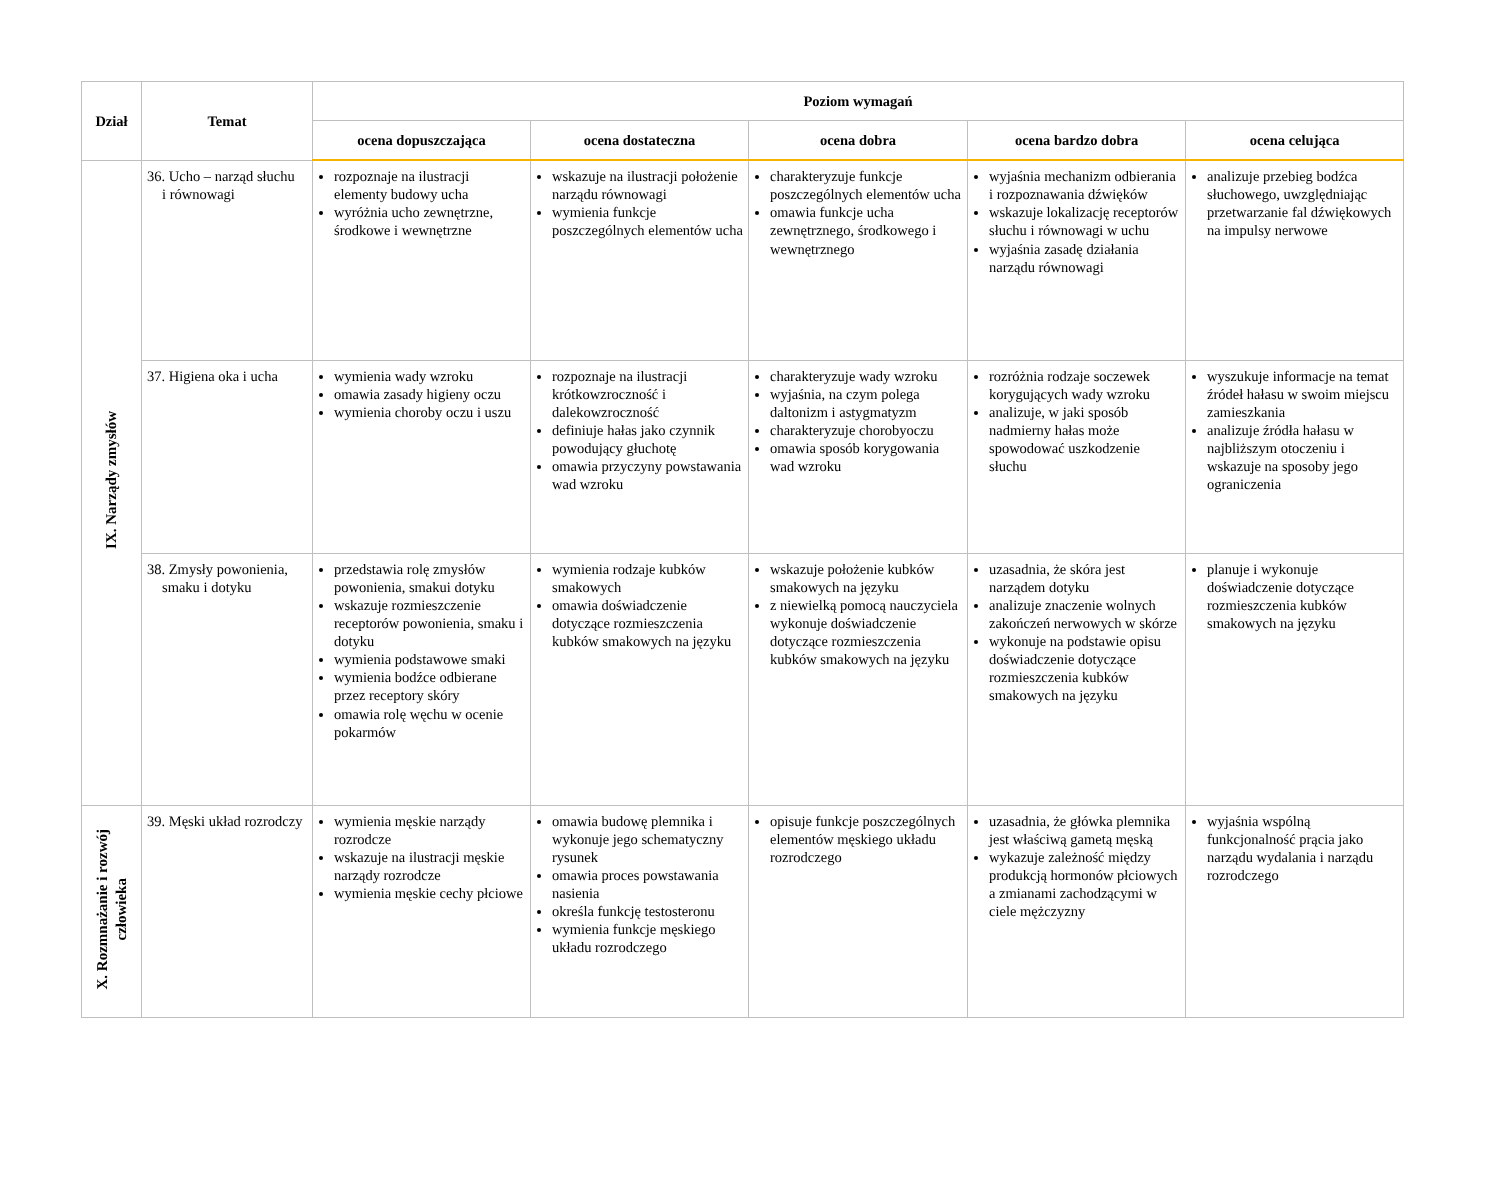| Dział | Temat | Poziom wymagań | | | | |
| --- | --- | --- | --- | --- | --- | --- |
| | | ocena dopuszczająca | ocena dostateczna | ocena dobra | ocena bardzo dobra | ocena celująca |
| IX. Narządy zmysłów | 36. Ucho – narząd słuchu i równowagi | rozpoznaje na ilustracji elementy budowy ucha wyróżnia ucho zewnętrzne, środkowe i wewnętrzne | wskazuje na ilustracji położenie narządu równowagi wymienia funkcje poszczególnych elementów ucha | charakteryzuje funkcje poszczególnych elementów ucha omawia funkcje ucha zewnętrznego, środkowego i wewnętrznego | wyjaśnia mechanizm odbierania i rozpoznawania dźwięków wskazuje lokalizację receptorów słuchu i równowagi w uchu wyjaśnia zasadę działania narządu równowagi | analizuje przebieg bodźca słuchowego, uwzględniając przetwarzanie fal dźwiękowych na impulsy nerwowe |
| | 37. Higiena oka i ucha | wymienia wady wzroku omawia zasady higieny oczu wymienia choroby oczu i uszu | rozpoznaje na ilustracji krótkowzroczność i dalekowzroczność definiuje hałas jako czynnik powodujący głuchotę omawia przyczyny powstawania wad wzroku | charakteryzuje wady wzroku wyjaśnia, na czym polega daltonizm i astygmatyzm charakteryzuje chorobyoczu omawia sposób korygowania wad wzroku | rozróżnia rodzaje soczewek korygujących wady wzroku analizuje, w jaki sposób nadmierny hałas może spowodować uszkodzenie słuchu | wyszukuje informacje na temat źródeł hałasu w swoim miejscu zamieszkania analizuje źródła hałasu w najbliższym otoczeniu i wskazuje na sposoby jego ograniczenia |
| | 38. Zmysły powonienia, smaku i dotyku | przedstawia rolę zmysłów powonienia, smakui dotyku wskazuje rozmieszczenie receptorów powonienia, smaku i dotyku wymienia podstawowe smaki wymienia bodźce odbierane przez receptory skóry omawia rolę węchu w ocenie pokarmów | wymienia rodzaje kubków smakowych omawia doświadczenie dotyczące rozmieszczenia kubków smakowych na języku | wskazuje położenie kubków smakowych na języku z niewielką pomocą nauczyciela wykonuje doświadczenie dotyczące rozmieszczenia kubków smakowych na języku | uzasadnia, że skóra jest narządem dotyku analizuje znaczenie wolnych zakończeń nerwowych w skórze wykonuje na podstawie opisu doświadczenie dotyczące rozmieszczenia kubków smakowych na języku | planuje i wykonuje doświadczenie dotyczące rozmieszczenia kubków smakowych na języku |
| X. Rozmnażanie i rozwój człowieka | 39. Męski układ rozrodczy | wymienia męskie narządy rozrodcze wskazuje na ilustracji męskie narządy rozrodcze wymienia męskie cechy płciowe | omawia budowę plemnika i wykonuje jego schematyczny rysunek omawia proces powstawania nasienia określa funkcję testosteronu wymienia funkcje męskiego układu rozrodczego | opisuje funkcje poszczególnych elementów męskiego układu rozrodczego | uzasadnia, że główka plemnika jest właściwą gametą męską wykazuje zależność między produkcją hormonów płciowych a zmianami zachodzącymi w ciele mężczyzny | wyjaśnia wspólną funkcjonalność prącia jako narządu wydalania i narządu rozrodczego |